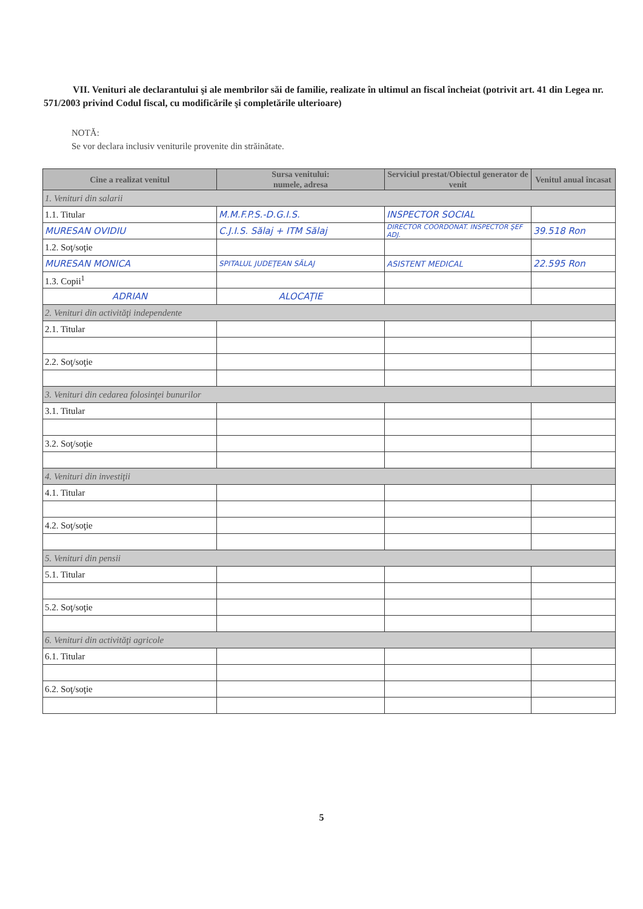VII. Venituri ale declarantului şi ale membrilor săi de familie, realizate în ultimul an fiscal încheiat (potrivit art. 41 din Legea nr. 571/2003 privind Codul fiscal, cu modificările şi completările ulterioare)
NOTĂ:
Se vor declara inclusiv veniturile provenite din străinătate.
| Cine a realizat venitul | Sursa venitului: numele, adresa | Serviciul prestat/Obiectul generator de venit | Venitul anual încasat |
| --- | --- | --- | --- |
| 1. Venituri din salarii | | | |
| 1.1. Titular | M.M.F.P.S.-D.G.I.S. | INSPECTOR SOCIAL | |
| MURESAN OVIDIU | C.J.I.S. Sălaj + ITM Sălaj | DIRECTOR COORDONAT. INSPECTOR ŞEF ADJ. | 39.518 Ron |
| 1.2. Soţ/soţie | | | |
| MURESAN MONICA | SPITALUL JUDEŢEAN SĂLAJ | ASISTENT MEDICAL | 22.595 Ron |
| 1.3. Copii<sup>1</sup> | | | |
| ADRIAN | ALOCAŢIE | | |
| 2. Venituri din activităţi independente | | | |
| 2.1. Titular | | | |
| 2.2. Soţ/soţie | | | |
| 3. Venituri din cedarea folosinţei bunurilor | | | |
| 3.1. Titular | | | |
| 3.2. Soţ/soţie | | | |
| 4. Venituri din investiţii | | | |
| 4.1. Titular | | | |
| 4.2. Soţ/soţie | | | |
| 5. Venituri din pensii | | | |
| 5.1. Titular | | | |
| 5.2. Soţ/soţie | | | |
| 6. Venituri din activităţi agricole | | | |
| 6.1. Titular | | | |
| 6.2. Soţ/soţie | | | |
5